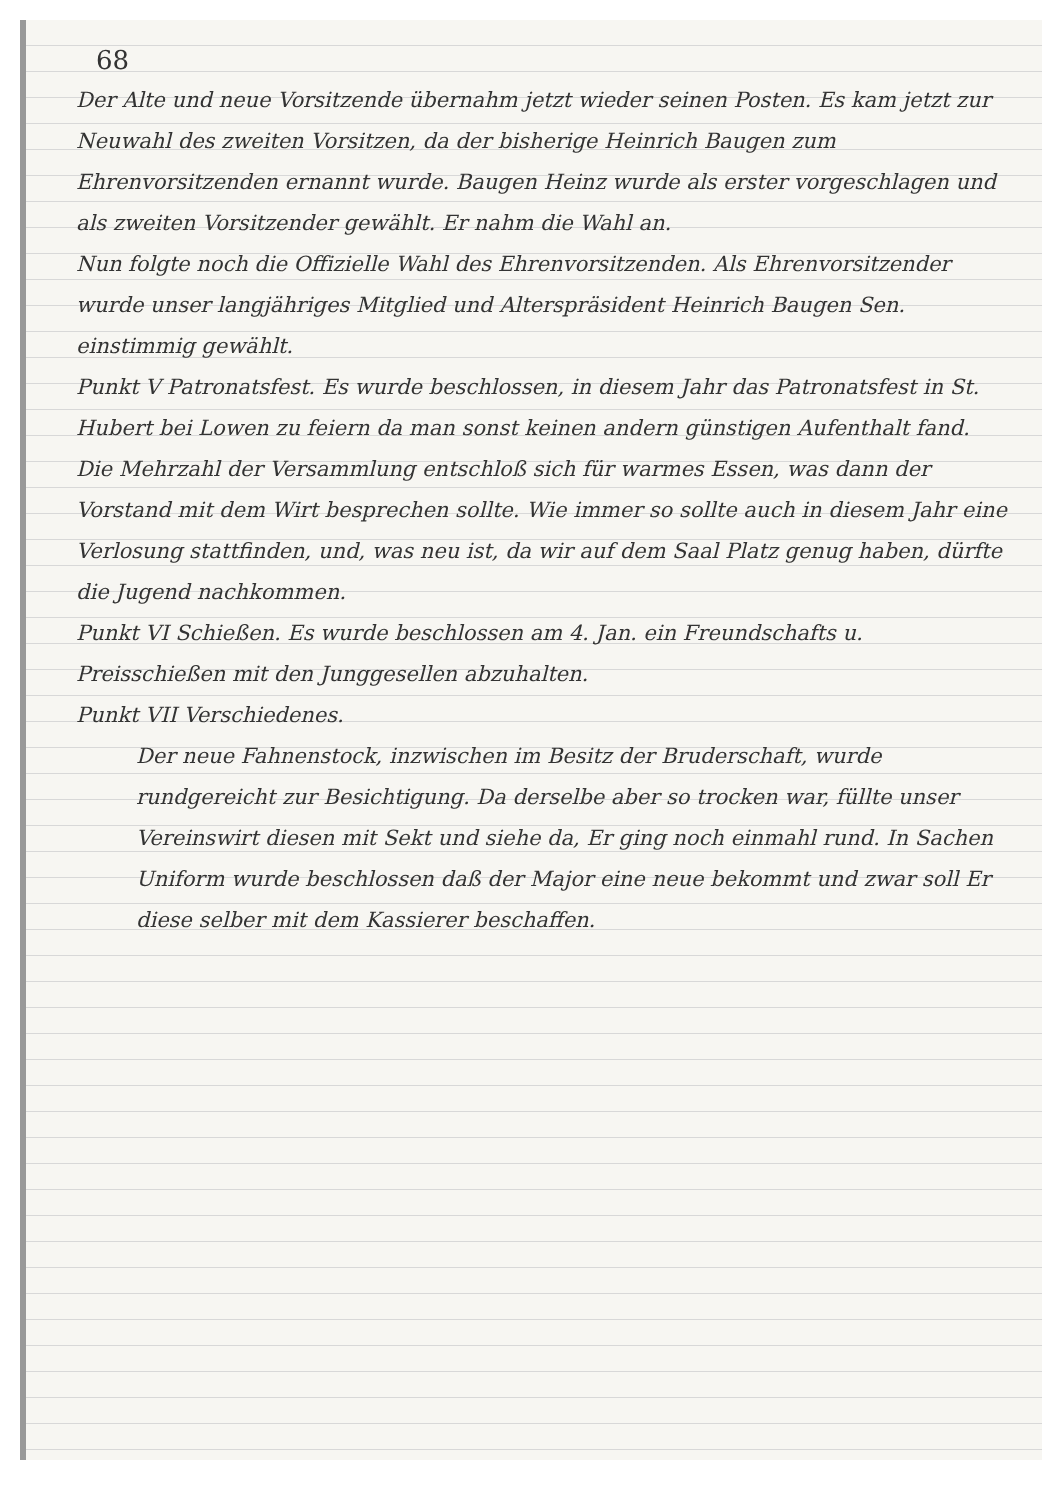68
Der Alte und neue Vorsitzende übernahm jetzt wieder seinen Posten. Es kam jetzt zur Neuwahl des zweiten Vorsitzen, da der bisherige Heinrich Baugen zum Ehrenvorsitzenden ernannt wurde. Baugen Heinz wurde als erster vorgeschlagen und als zweiten Vorsitzender gewählt. Er nahm die Wahl an.
Nun folgte noch die Offizielle Wahl des Ehrenvorsitzenden. Als Ehrenvorsitzender wurde unser langjähriges Mitglied und Alterspräsident Heinrich Baugen Sen. einstimmig gewählt.
Punkt V Patronatsfest. Es wurde beschlossen, in diesem Jahr das Patronatsfest in St. Hubert bei Lowen zu feiern da man sonst keinen andern günstigen Aufenthalt fand. Die Mehrzahl der Versammlung entschloß sich für warmes Essen, was dann der Vorstand mit dem Wirt besprechen sollte. Wie immer so sollte auch in diesem Jahr eine Verlosung stattfinden, und, was neu ist, da wir auf dem Saal Platz genug haben, dürfte die Jugend nachkommen.
Punkt VI Schießen. Es wurde beschlossen am 4. Jan. ein Freundschafts u. Preisschießen mit den Junggesellen abzuhalten.
Punkt VII Verschiedenes.
Der neue Fahnenstock, inzwischen im Besitz der Bruderschaft, wurde rundgereicht zur Besichtigung. Da derselbe aber so trocken war, füllte unser Vereinswirt diesen mit Sekt und siehe da, Er ging noch einmahl rund. In Sachen Uniform wurde beschlossen daß der Major eine neue bekommt und zwar soll Er diese selber mit dem Kassierer beschaffen.